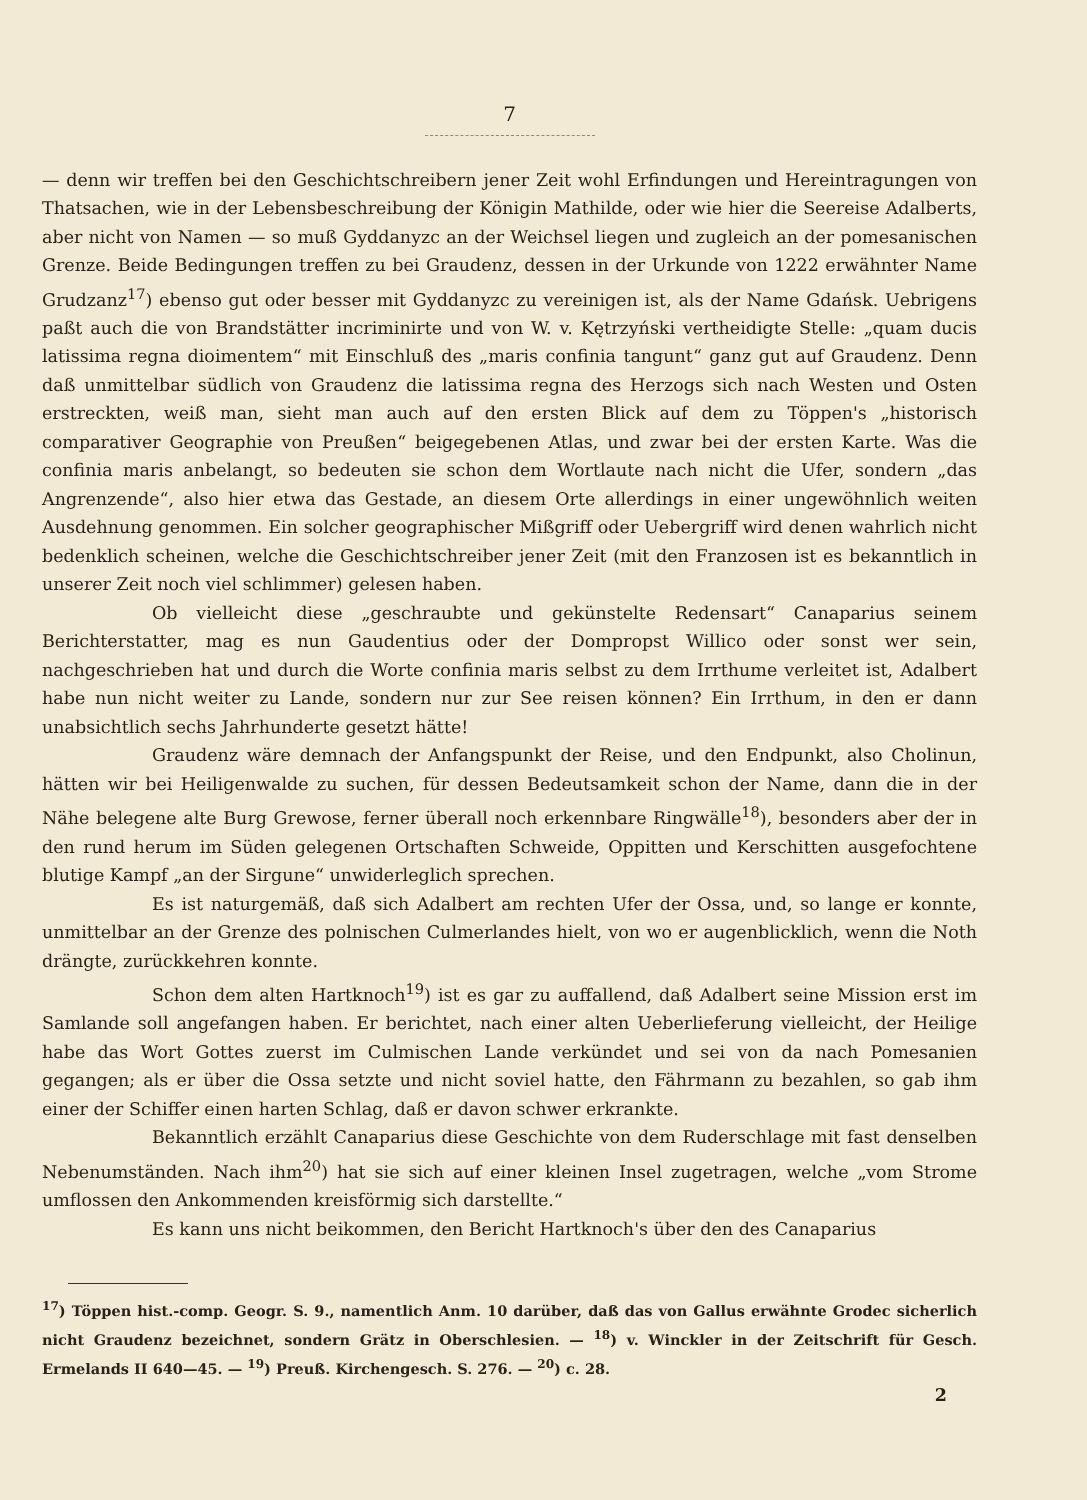7
— denn wir treffen bei den Geschichtschreibern jener Zeit wohl Erfindungen und Hereintragungen von Thatsachen, wie in der Lebensbeschreibung der Königin Mathilde, oder wie hier die Seereise Adalberts, aber nicht von Namen — so muß Gyddanyzc an der Weichsel liegen und zugleich an der pomesanischen Grenze. Beide Bedingungen treffen zu bei Graudenz, dessen in der Urkunde von 1222 erwähnter Name Grudzanz<sup>17</sup>) ebenso gut oder besser mit Gyddanyzc zu vereinigen ist, als der Name Gdańsk. Uebrigens paßt auch die von Brandstätter incriminirte und von W. v. Kętrzyński vertheidigte Stelle: „quam ducis latissima regna dioimentem“ mit Einschluß des „maris confinia tangunt“ ganz gut auf Graudenz. Denn daß unmittelbar südlich von Graudenz die latissima regna des Herzogs sich nach Westen und Osten erstreckten, weiß man, sieht man auch auf den ersten Blick auf dem zu Töppen's „historisch comparativer Geographie von Preußen“ beigegebenen Atlas, und zwar bei der ersten Karte. Was die confinia maris anbelangt, so bedeuten sie schon dem Wortlaute nach nicht die Ufer, sondern „das Angrenzende“, also hier etwa das Gestade, an diesem Orte allerdings in einer ungewöhnlich weiten Ausdehnung genommen. Ein solcher geographischer Mißgriff oder Uebergriff wird denen wahrlich nicht bedenklich scheinen, welche die Geschichtschreiber jener Zeit (mit den Franzosen ist es bekanntlich in unserer Zeit noch viel schlimmer) gelesen haben.
Ob vielleicht diese „geschraubte und gekünstelte Redensart“ Canaparius seinem Berichterstatter, mag es nun Gaudentius oder der Dompropst Willico oder sonst wer sein, nachgeschrieben hat und durch die Worte confinia maris selbst zu dem Irrthume verleitet ist, Adalbert habe nun nicht weiter zu Lande, sondern nur zur See reisen können? Ein Irrthum, in den er dann unabsichtlich sechs Jahrhunderte gesetzt hätte!
Graudenz wäre demnach der Anfangspunkt der Reise, und den Endpunkt, also Cholinun, hätten wir bei Heiligenwalde zu suchen, für dessen Bedeutsamkeit schon der Name, dann die in der Nähe belegene alte Burg Grewose, ferner überall noch erkennbare Ringwälle<sup>18</sup>), besonders aber der in den rund herum im Süden gelegenen Ortschaften Schweide, Oppitten und Kerschitten ausgefochtene blutige Kampf „an der Sirgune“ unwiderleglich sprechen.
Es ist naturgemäß, daß sich Adalbert am rechten Ufer der Ossa, und, so lange er konnte, unmittelbar an der Grenze des polnischen Culmerlandes hielt, von wo er augenblicklich, wenn die Noth drängte, zurückkehren konnte.
Schon dem alten Hartknoch<sup>19</sup>) ist es gar zu auffallend, daß Adalbert seine Mission erst im Samlande soll angefangen haben. Er berichtet, nach einer alten Ueberlieferung vielleicht, der Heilige habe das Wort Gottes zuerst im Culmischen Lande verkündet und sei von da nach Pomesanien gegangen; als er über die Ossa setzte und nicht soviel hatte, den Fährmann zu bezahlen, so gab ihm einer der Schiffer einen harten Schlag, daß er davon schwer erkrankte.
Bekanntlich erzählt Canaparius diese Geschichte von dem Ruderschlage mit fast denselben Nebenumständen. Nach ihm<sup>20</sup>) hat sie sich auf einer kleinen Insel zugetragen, welche „vom Strome umflossen den Ankommenden kreisförmig sich darstellte.“
Es kann uns nicht beikommen, den Bericht Hartknoch's über den des Canaparius
<sup>17</sup>) Töppen hist.-comp. Geogr. S. 9., namentlich Anm. 10 darüber, daß das von Gallus erwähnte Grodec sicherlich nicht Graudenz bezeichnet, sondern Grätz in Oberschlesien. — <sup>18</sup>) v. Winckler in der Zeitschrift für Gesch. Ermelands II 640—45. — <sup>19</sup>) Preuß. Kirchengesch. S. 276. — <sup>20</sup>) c. 28.
2